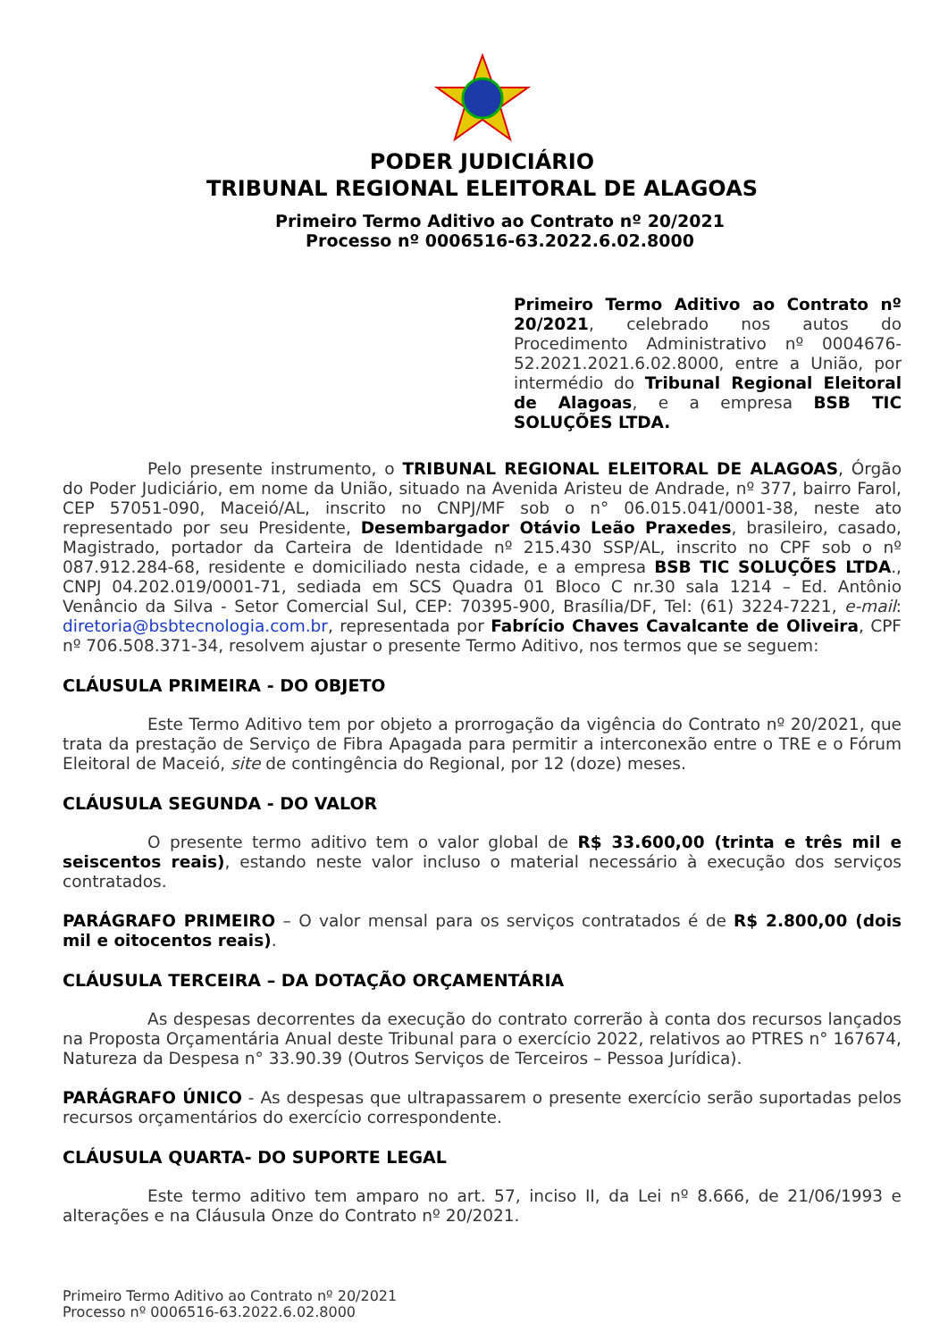PODER JUDICIÁRIO
TRIBUNAL REGIONAL ELEITORAL DE ALAGOAS
Primeiro Termo Aditivo ao Contrato nº 20/2021
Processo nº 0006516-63.2022.6.02.8000
Primeiro Termo Aditivo ao Contrato nº 20/2021, celebrado nos autos do Procedimento Administrativo nº 0004676-52.2021.2021.6.02.8000, entre a União, por intermédio do Tribunal Regional Eleitoral de Alagoas, e a empresa BSB TIC SOLUÇÕES LTDA.
Pelo presente instrumento, o TRIBUNAL REGIONAL ELEITORAL DE ALAGOAS, Órgão do Poder Judiciário, em nome da União, situado na Avenida Aristeu de Andrade, nº 377, bairro Farol, CEP 57051-090, Maceió/AL, inscrito no CNPJ/MF sob o n° 06.015.041/0001-38, neste ato representado por seu Presidente, Desembargador Otávio Leão Praxedes, brasileiro, casado, Magistrado, portador da Carteira de Identidade nº 215.430 SSP/AL, inscrito no CPF sob o nº 087.912.284-68, residente e domiciliado nesta cidade, e a empresa BSB TIC SOLUÇÕES LTDA., CNPJ 04.202.019/0001-71, sediada em SCS Quadra 01 Bloco C nr.30 sala 1214 – Ed. Antônio Venâncio da Silva - Setor Comercial Sul, CEP: 70395-900, Brasília/DF, Tel: (61) 3224-7221, e-mail: diretoria@bsbtecnologia.com.br, representada por Fabrício Chaves Cavalcante de Oliveira, CPF nº 706.508.371-34, resolvem ajustar o presente Termo Aditivo, nos termos que se seguem:
CLÁUSULA PRIMEIRA - DO OBJETO
Este Termo Aditivo tem por objeto a prorrogação da vigência do Contrato nº 20/2021, que trata da prestação de Serviço de Fibra Apagada para permitir a interconexão entre o TRE e o Fórum Eleitoral de Maceió, site de contingência do Regional, por 12 (doze) meses.
CLÁUSULA SEGUNDA - DO VALOR
O presente termo aditivo tem o valor global de R$ 33.600,00 (trinta e três mil e seiscentos reais), estando neste valor incluso o material necessário à execução dos serviços contratados.
PARÁGRAFO PRIMEIRO – O valor mensal para os serviços contratados é de R$ 2.800,00 (dois mil e oitocentos reais).
CLÁUSULA TERCEIRA – DA DOTAÇÃO ORÇAMENTÁRIA
As despesas decorrentes da execução do contrato correrão à conta dos recursos lançados na Proposta Orçamentária Anual deste Tribunal para o exercício 2022, relativos ao PTRES n° 167674, Natureza da Despesa n° 33.90.39 (Outros Serviços de Terceiros – Pessoa Jurídica).
PARÁGRAFO ÚNICO - As despesas que ultrapassarem o presente exercício serão suportadas pelos recursos orçamentários do exercício correspondente.
CLÁUSULA QUARTA- DO SUPORTE LEGAL
Este termo aditivo tem amparo no art. 57, inciso II, da Lei nº 8.666, de 21/06/1993 e alterações e na Cláusula Onze do Contrato nº 20/2021.
Primeiro Termo Aditivo ao Contrato nº 20/2021
Processo nº 0006516-63.2022.6.02.8000